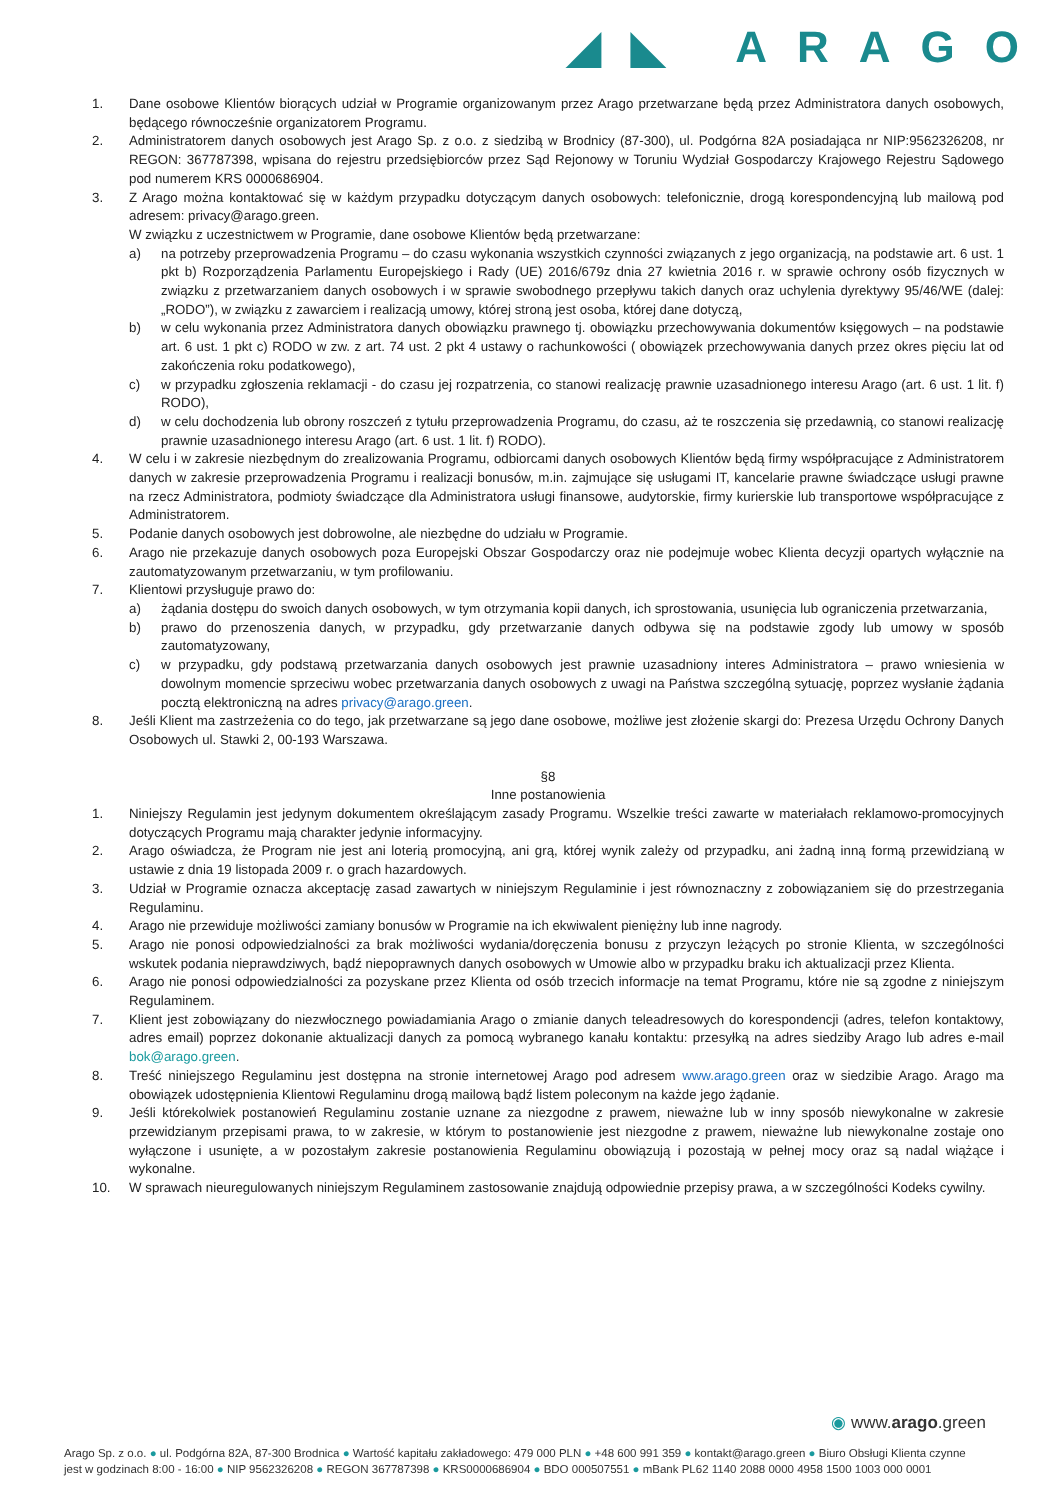◢◣ ARAGO
1. Dane osobowe Klientów biorących udział w Programie organizowanym przez Arago przetwarzane będą przez Administratora danych osobowych, będącego równocześnie organizatorem Programu.
2. Administratorem danych osobowych jest Arago Sp. z o.o. z siedzibą w Brodnicy (87-300), ul. Podgórna 82A posiadająca nr NIP:9562326208, nr REGON: 367787398, wpisana do rejestru przedsiębiorców przez Sąd Rejonowy w Toruniu Wydział Gospodarczy Krajowego Rejestru Sądowego pod numerem KRS 0000686904.
3. Z Arago można kontaktować się w każdym przypadku dotyczącym danych osobowych: telefonicznie, drogą korespondencyjną lub mailową pod adresem: privacy@arago.green.
W związku z uczestnictwem w Programie, dane osobowe Klientów będą przetwarzane:
a) na potrzeby przeprowadzenia Programu – do czasu wykonania wszystkich czynności związanych z jego organizacją, na podstawie art. 6 ust. 1 pkt b) Rozporządzenia Parlamentu Europejskiego i Rady (UE) 2016/679z dnia 27 kwietnia 2016 r. w sprawie ochrony osób fizycznych w związku z przetwarzaniem danych osobowych i w sprawie swobodnego przepływu takich danych oraz uchylenia dyrektywy 95/46/WE (dalej: „RODO”), w związku z zawarciem i realizacją umowy, której stroną jest osoba, której dane dotyczą,
b) w celu wykonania przez Administratora danych obowiązku prawnego tj. obowiązku przechowywania dokumentów księgowych – na podstawie art. 6 ust. 1 pkt c) RODO w zw. z art. 74 ust. 2 pkt 4 ustawy o rachunkowości ( obowiązek przechowywania danych przez okres pięciu lat od zakończenia roku podatkowego),
c) w przypadku zgłoszenia reklamacji - do czasu jej rozpatrzenia, co stanowi realizację prawnie uzasadnionego interesu Arago (art. 6 ust. 1 lit. f) RODO),
d) w celu dochodzenia lub obrony roszczeń z tytułu przeprowadzenia Programu, do czasu, aż te roszczenia się przedawnią, co stanowi realizację prawnie uzasadnionego interesu Arago (art. 6 ust. 1 lit. f) RODO).
4. W celu i w zakresie niezbędnym do zrealizowania Programu, odbiorcami danych osobowych Klientów będą firmy współpracujące z Administratorem danych w zakresie przeprowadzenia Programu i realizacji bonusów, m.in. zajmujące się usługami IT, kancelarie prawne świadczące usługi prawne na rzecz Administratora, podmioty świadczące dla Administratora usługi finansowe, audytorskie, firmy kurierskie lub transportowe współpracujące z Administratorem.
5. Podanie danych osobowych jest dobrowolne, ale niezbędne do udziału w Programie.
6. Arago nie przekazuje danych osobowych poza Europejski Obszar Gospodarczy oraz nie podejmuje wobec Klienta decyzji opartych wyłącznie na zautomatyzowanym przetwarzaniu, w tym profilowaniu.
7. Klientowi przysługuje prawo do:
a) żądania dostępu do swoich danych osobowych, w tym otrzymania kopii danych, ich sprostowania, usunięcia lub ograniczenia przetwarzania,
b) prawo do przenoszenia danych, w przypadku, gdy przetwarzanie danych odbywa się na podstawie zgody lub umowy w sposób zautomatyzowany,
c) w przypadku, gdy podstawą przetwarzania danych osobowych jest prawnie uzasadniony interes Administratora – prawo wniesienia w dowolnym momencie sprzeciwu wobec przetwarzania danych osobowych z uwagi na Państwa szczególną sytuację, poprzez wysłanie żądania pocztą elektroniczną na adres privacy@arago.green.
8. Jeśli Klient ma zastrzeżenia co do tego, jak przetwarzane są jego dane osobowe, możliwe jest złożenie skargi do: Prezesa Urzędu Ochrony Danych Osobowych ul. Stawki 2, 00-193 Warszawa.
§8
Inne postanowienia
1. Niniejszy Regulamin jest jedynym dokumentem określającym zasady Programu. Wszelkie treści zawarte w materiałach reklamowo-promocyjnych dotyczących Programu mają charakter jedynie informacyjny.
2. Arago oświadcza, że Program nie jest ani loterią promocyjną, ani grą, której wynik zależy od przypadku, ani żadną inną formą przewidzianą w ustawie z dnia 19 listopada 2009 r. o grach hazardowych.
3. Udział w Programie oznacza akceptację zasad zawartych w niniejszym Regulaminie i jest równoznaczny z zobowiązaniem się do przestrzegania Regulaminu.
4. Arago nie przewiduje możliwości zamiany bonusów w Programie na ich ekwiwalent pieniężny lub inne nagrody.
5. Arago nie ponosi odpowiedzialności za brak możliwości wydania/doręczenia bonusu z przyczyn leżących po stronie Klienta, w szczególności wskutek podania nieprawdziwych, bądź niepoprawnych danych osobowych w Umowie albo w przypadku braku ich aktualizacji przez Klienta.
6. Arago nie ponosi odpowiedzialności za pozyskane przez Klienta od osób trzecich informacje na temat Programu, które nie są zgodne z niniejszym Regulaminem.
7. Klient jest zobowiązany do niezwłocznego powiadamiania Arago o zmianie danych teleadresowych do korespondencji (adres, telefon kontaktowy, adres email) poprzez dokonanie aktualizacji danych za pomocą wybranego kanału kontaktu: przesyłką na adres siedziby Arago lub adres e-mail bok@arago.green.
8. Treść niniejszego Regulaminu jest dostępna na stronie internetowej Arago pod adresem www.arago.green oraz w siedzibie Arago. Arago ma obowiązek udostępnienia Klientowi Regulaminu drogą mailową bądź listem poleconym na każde jego żądanie.
9. Jeśli którekolwiek postanowień Regulaminu zostanie uznane za niezgodne z prawem, nieważne lub w inny sposób niewykonalne w zakresie przewidzianym przepisami prawa, to w zakresie, w którym to postanowienie jest niezgodne z prawem, nieważne lub niewykonalne zostaje ono wyłączone i usunięte, a w pozostałym zakresie postanowienia Regulaminu obowiązują i pozostają w pełnej mocy oraz są nadal wiążące i wykonalne.
10. W sprawach nieuregulowanych niniejszym Regulaminem zastosowanie znajdują odpowiednie przepisy prawa, a w szczególności Kodeks cywilny.
◉ www.arago.green
Arago Sp. z o.o. ● ul. Podgórna 82A, 87-300 Brodnica ● Wartość kapitału zakładowego: 479 000 PLN ● +48 600 991 359 ● kontakt@arago.green ● Biuro Obsługi Klienta czynne jest w godzinach 8:00 - 16:00 ● NIP 9562326208 ● REGON 367787398 ● KRS0000686904 ● BDO 000507551 ● mBank PL62 1140 2088 0000 4958 1500 1003 000 0001